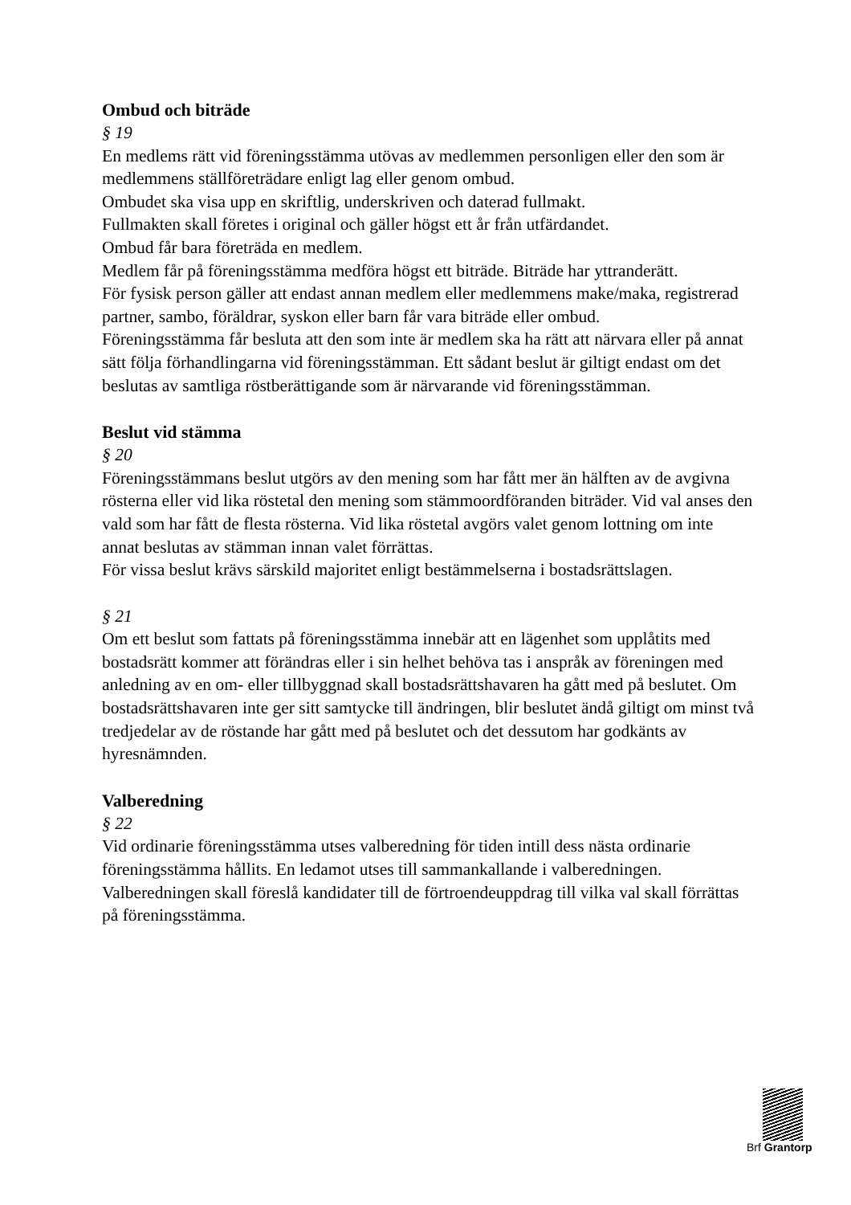Ombud och biträde
§ 19
En medlems rätt vid föreningsstämma utövas av medlemmen personligen eller den som är medlemmens ställföreträdare enligt lag eller genom ombud.
Ombudet ska visa upp en skriftlig, underskriven och daterad fullmakt.
Fullmakten skall företes i original och gäller högst ett år från utfärdandet.
Ombud får bara företräda en medlem.
Medlem får på föreningsstämma medföra högst ett biträde. Biträde har yttranderätt.
För fysisk person gäller att endast annan medlem eller medlemmens make/maka, registrerad partner, sambo, föräldrar, syskon eller barn får vara biträde eller ombud.
Föreningsstämma får besluta att den som inte är medlem ska ha rätt att närvara eller på annat sätt följa förhandlingarna vid föreningsstämman. Ett sådant beslut är giltigt endast om det beslutas av samtliga röstberättigande som är närvarande vid föreningsstämman.
Beslut vid stämma
§ 20
Föreningsstämmans beslut utgörs av den mening som har fått mer än hälften av de avgivna rösterna eller vid lika röstetal den mening som stämmoordföranden biträder. Vid val anses den vald som har fått de flesta rösterna. Vid lika röstetal avgörs valet genom lottning om inte annat beslutas av stämman innan valet förrättas.
För vissa beslut krävs särskild majoritet enligt bestämmelserna i bostadsrättslagen.
§ 21
Om ett beslut som fattats på föreningsstämma innebär att en lägenhet som upplåtits med bostadsrätt kommer att förändras eller i sin helhet behöva tas i anspråk av föreningen med anledning av en om- eller tillbyggnad skall bostadsrättshavaren ha gått med på beslutet. Om bostadsrättshavaren inte ger sitt samtycke till ändringen, blir beslutet ändå giltigt om minst två tredjedelar av de röstande har gått med på beslutet och det dessutom har godkänts av hyresnämnden.
Valberedning
§ 22
Vid ordinarie föreningsstämma utses valberedning för tiden intill dess nästa ordinarie föreningsstämma hållits. En ledamot utses till sammankallande i valberedningen.
Valberedningen skall föreslå kandidater till de förtroendeuppdrag till vilka val skall förrättas på föreningsstämma.
Brf Grantorp